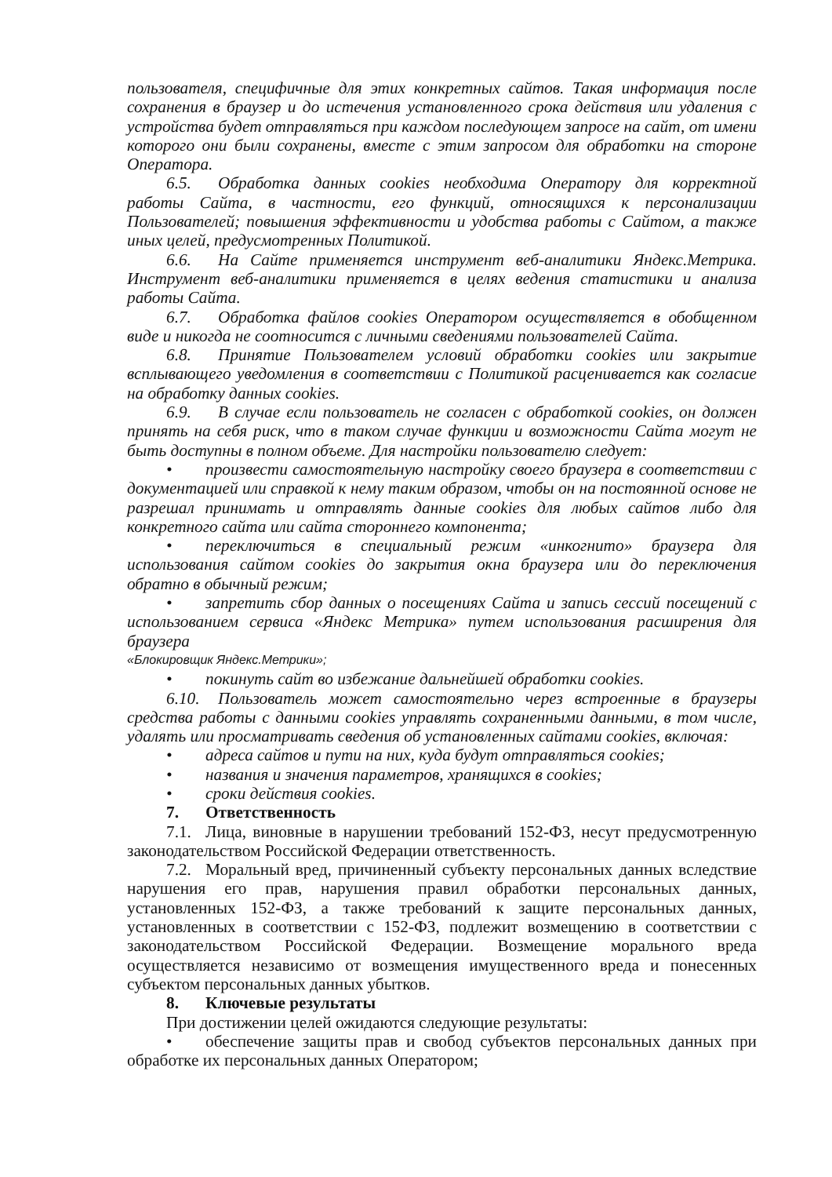пользователя, специфичные для этих конкретных сайтов. Такая информация после сохранения в браузер и до истечения установленного срока действия или удаления с устройства будет отправляться при каждом последующем запросе на сайт, от имени которого они были сохранены, вместе с этим запросом для обработки на стороне Оператора.
6.5. Обработка данных cookies необходима Оператору для корректной работы Сайта, в частности, его функций, относящихся к персонализации Пользователей; повышения эффективности и удобства работы с Сайтом, а также иных целей, предусмотренных Политикой.
6.6. На Сайте применяется инструмент веб-аналитики Яндекс.Метрика. Инструмент веб-аналитики применяется в целях ведения статистики и анализа работы Сайта.
6.7. Обработка файлов cookies Оператором осуществляется в обобщенном виде и никогда не соотносится с личными сведениями пользователей Сайта.
6.8. Принятие Пользователем условий обработки cookies или закрытие всплывающего уведомления в соответствии с Политикой расценивается как согласие на обработку данных cookies.
6.9. В случае если пользователь не согласен с обработкой cookies, он должен принять на себя риск, что в таком случае функции и возможности Сайта могут не быть доступны в полном объеме. Для настройки пользователю следует:
• произвести самостоятельную настройку своего браузера в соответствии с документацией или справкой к нему таким образом, чтобы он на постоянной основе не разрешал принимать и отправлять данные cookies для любых сайтов либо для конкретного сайта или сайта стороннего компонента;
• переключиться в специальный режим «инкогнито» браузера для использования сайтом cookies до закрытия окна браузера или до переключения обратно в обычный режим;
• запретить сбор данных о посещениях Сайта и запись сессий посещений с использованием сервиса «Яндекс Метрика» путем использования расширения для браузера
«Блокировщик Яндекс.Метрики»;
• покинуть сайт во избежание дальнейшей обработки cookies.
6.10. Пользователь может самостоятельно через встроенные в браузеры средства работы с данными cookies управлять сохраненными данными, в том числе, удалять или просматривать сведения об установленных сайтами cookies, включая:
• адреса сайтов и пути на них, куда будут отправляться cookies;
• названия и значения параметров, хранящихся в cookies;
• сроки действия cookies.
7. Ответственность
7.1. Лица, виновные в нарушении требований 152-ФЗ, несут предусмотренную законодательством Российской Федерации ответственность.
7.2. Моральный вред, причиненный субъекту персональных данных вследствие нарушения его прав, нарушения правил обработки персональных данных, установленных 152-ФЗ, а также требований к защите персональных данных, установленных в соответствии с 152-ФЗ, подлежит возмещению в соответствии с законодательством Российской Федерации. Возмещение морального вреда осуществляется независимо от возмещения имущественного вреда и понесенных субъектом персональных данных убытков.
8. Ключевые результаты
При достижении целей ожидаются следующие результаты:
• обеспечение защиты прав и свобод субъектов персональных данных при обработке их персональных данных Оператором;